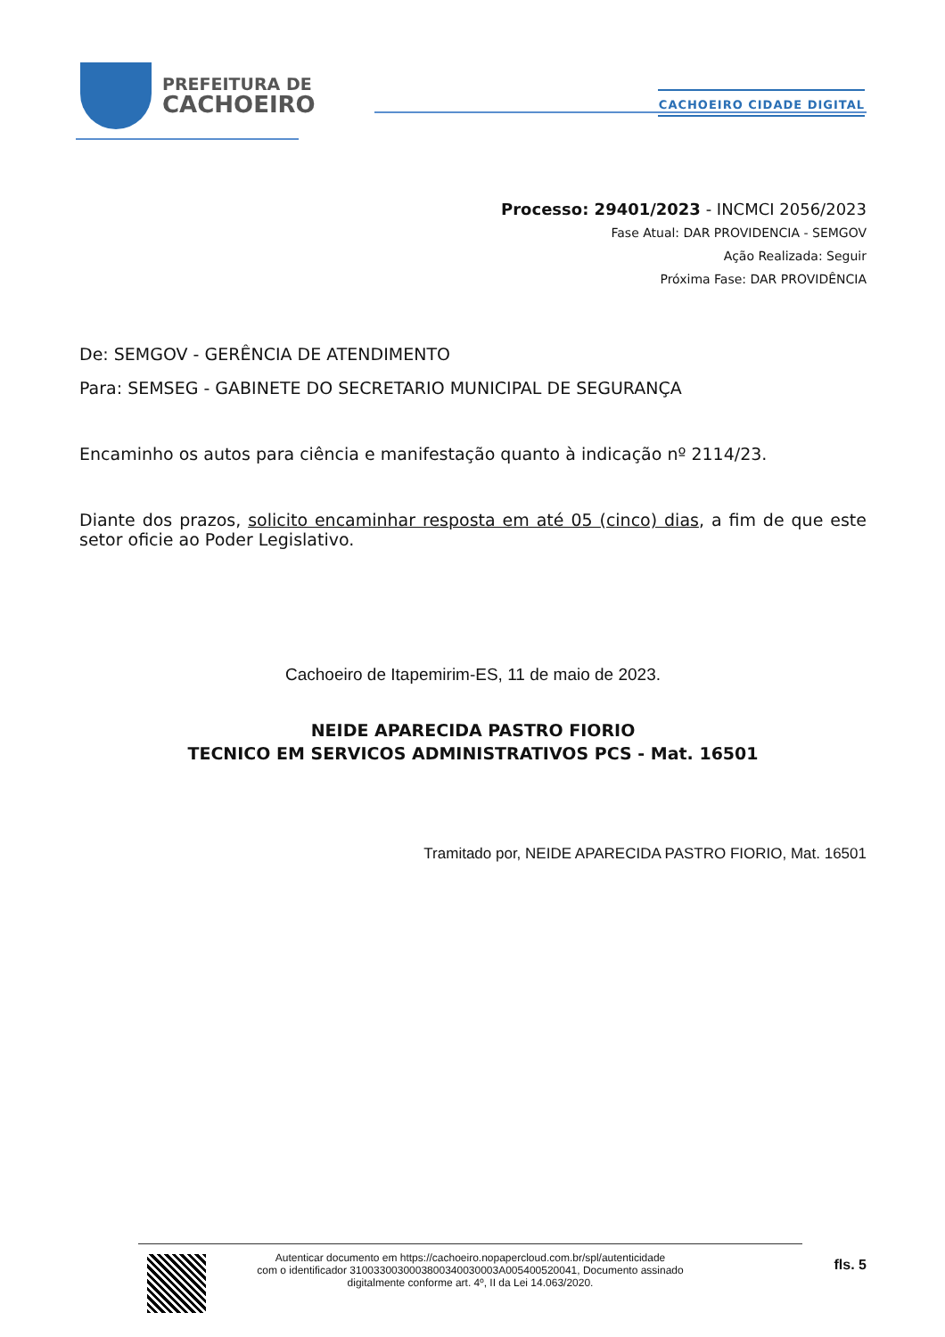PREFEITURA DE
CACHOEIRO
CACHOEIRO CIDADE DIGITAL
Processo: 29401/2023 - INCMCI 2056/2023
Fase Atual: DAR PROVIDENCIA - SEMGOV
Ação Realizada: Seguir
Próxima Fase: DAR PROVIDÊNCIA
De: SEMGOV - GERÊNCIA DE ATENDIMENTO
Para: SEMSEG - GABINETE DO SECRETARIO MUNICIPAL DE SEGURANÇA
Encaminho os autos para ciência e manifestação quanto à indicação nº 2114/23.
Diante dos prazos, solicito encaminhar resposta em até 05 (cinco) dias, a fim de que este setor oficie ao Poder Legislativo.
Cachoeiro de Itapemirim-ES, 11 de maio de 2023.
NEIDE APARECIDA PASTRO FIORIO
TECNICO EM SERVICOS ADMINISTRATIVOS PCS - Mat. 16501
Tramitado por, NEIDE APARECIDA PASTRO FIORIO, Mat. 16501
Autenticar documento em https://cachoeiro.nopapercloud.com.br/spl/autenticidade
com o identificador 3100330030003800340030003A005400520041, Documento assinado
digitalmente conforme art. 4º, II da Lei 14.063/2020.
fls. 5